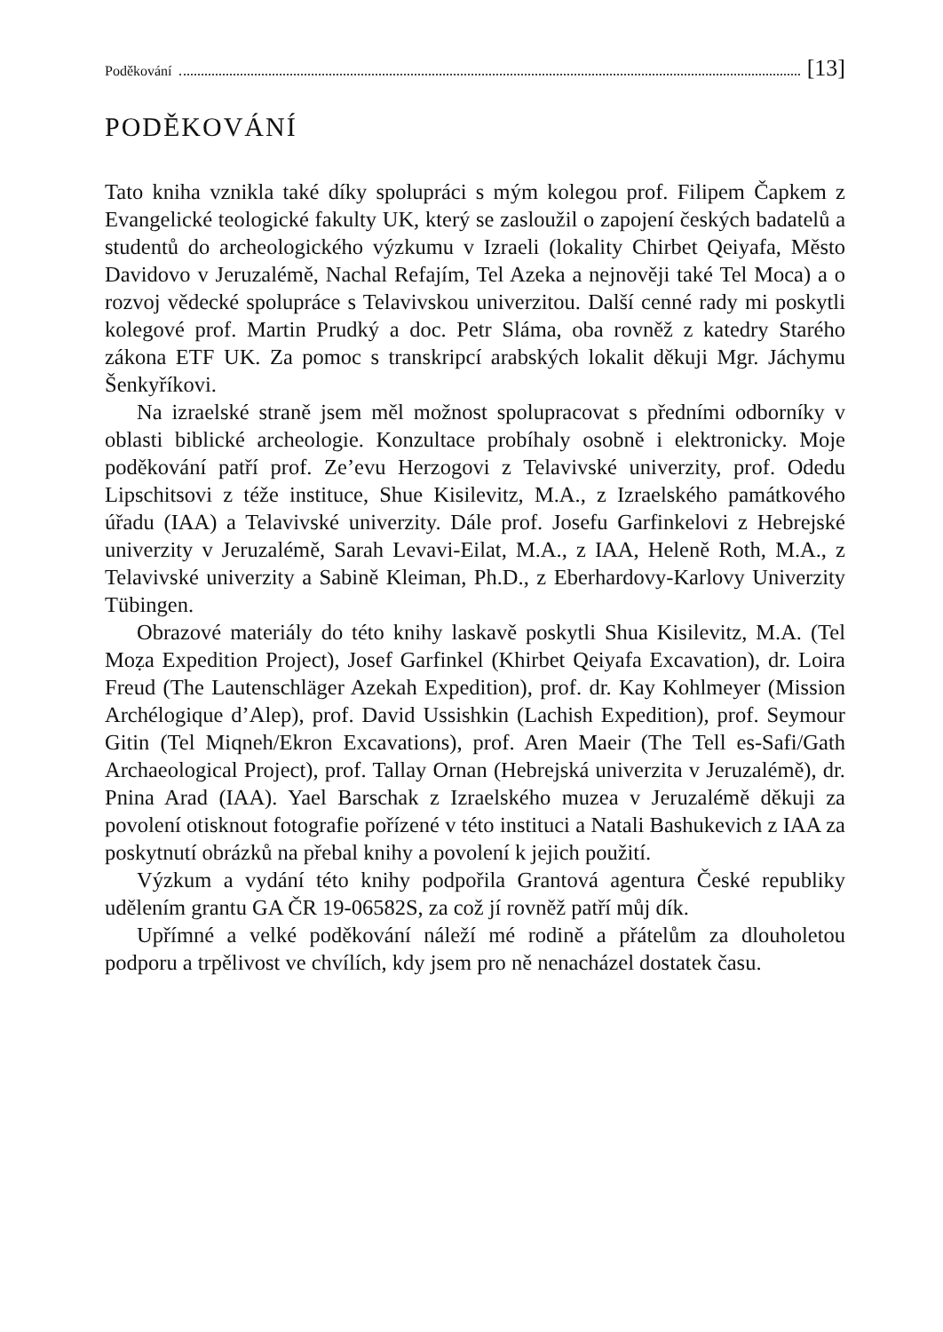Poděkování [13]
PODĚKOVÁNÍ
Tato kniha vznikla také díky spolupráci s mým kolegou prof. Filipem Čapkem z Evangelické teologické fakulty UK, který se zasloužil o zapojení českých badatelů a studentů do archeologického výzkumu v Izraeli (lokality Chirbet Qeiyafa, Město Davidovo v Jeruzalémě, Nachal Refajím, Tel Azeka a nejnověji také Tel Moca) a o rozvoj vědecké spolupráce s Telavivskou univerzitou. Další cenné rady mi poskytli kolegové prof. Martin Prudký a doc. Petr Sláma, oba rovněž z katedry Starého zákona ETF UK. Za pomoc s transkripcí arabských lokalit děkuji Mgr. Jáchymu Šenkyříkovi.
Na izraelské straně jsem měl možnost spolupracovat s předními odborníky v oblasti biblické archeologie. Konzultace probíhaly osobně i elektronicky. Moje poděkování patří prof. Ze’evu Herzogovi z Telavivské univerzity, prof. Odedu Lipschitsovi z téže instituce, Shue Kisilevitz, M.A., z Izraelského památkového úřadu (IAA) a Telavivské univerzity. Dále prof. Josefu Garfinkelovi z Hebrejské univerzity v Jeruzalémě, Sarah Levavi-Eilat, M.A., z IAA, Heleně Roth, M.A., z Telavivské univerzity a Sabině Kleiman, Ph.D., z Eberhardovy-Karlovy Univerzity Tübingen.
Obrazové materiály do této knihy laskavě poskytli Shua Kisilevitz, M.A. (Tel Moẓa Expedition Project), Josef Garfinkel (Khirbet Qeiyafa Excavation), dr. Loira Freud (The Lautenschläger Azekah Expedition), prof. dr. Kay Kohlmeyer (Mission Archélogique d’Alep), prof. David Ussishkin (Lachish Expedition), prof. Seymour Gitin (Tel Miqneh/Ekron Excavations), prof. Aren Maeir (The Tell es-Safi/Gath Archaeological Project), prof. Tallay Ornan (Hebrejská univerzita v Jeruzalémě), dr. Pnina Arad (IAA). Yael Barschak z Izraelského muzea v Jeruzalémě děkuji za povolení otisknout fotografie pořízené v této instituci a Natali Bashukevich z IAA za poskytnutí obrázků na přebal knihy a povolení k jejich použití.
Výzkum a vydání této knihy podpořila Grantová agentura České republiky udělením grantu GA ČR 19-06582S, za což jí rovněž patří můj dík.
Upřímné a velké poděkování náleží mé rodině a přátelům za dlouholetou podporu a trpělivost ve chvílích, kdy jsem pro ně nenacházel dostatek času.